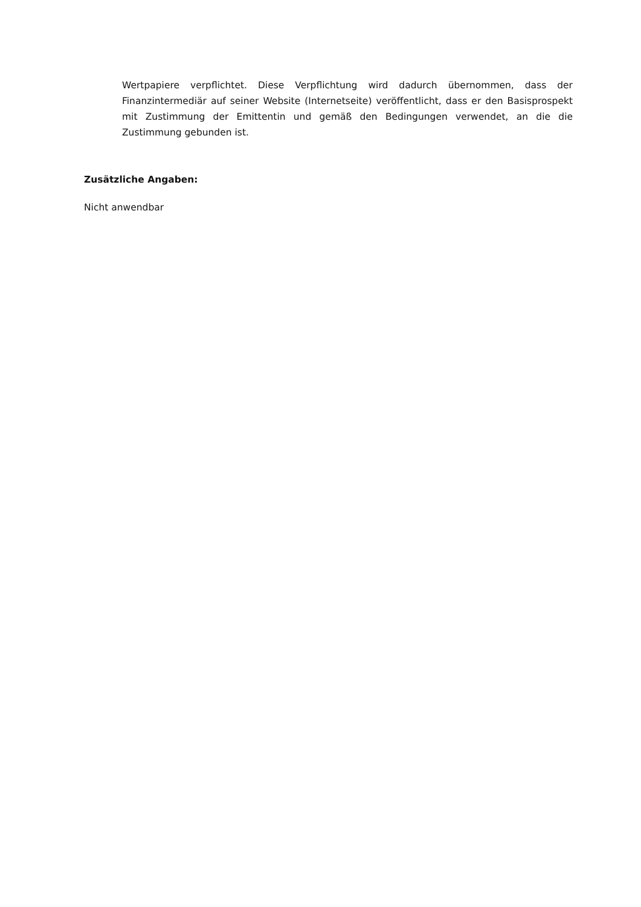Wertpapiere verpflichtet. Diese Verpflichtung wird dadurch übernommen, dass der Finanzintermediär auf seiner Website (Internetseite) veröffentlicht, dass er den Basisprospekt mit Zustimmung der Emittentin und gemäß den Bedingungen verwendet, an die die Zustimmung gebunden ist.
Zusätzliche Angaben:
Nicht anwendbar